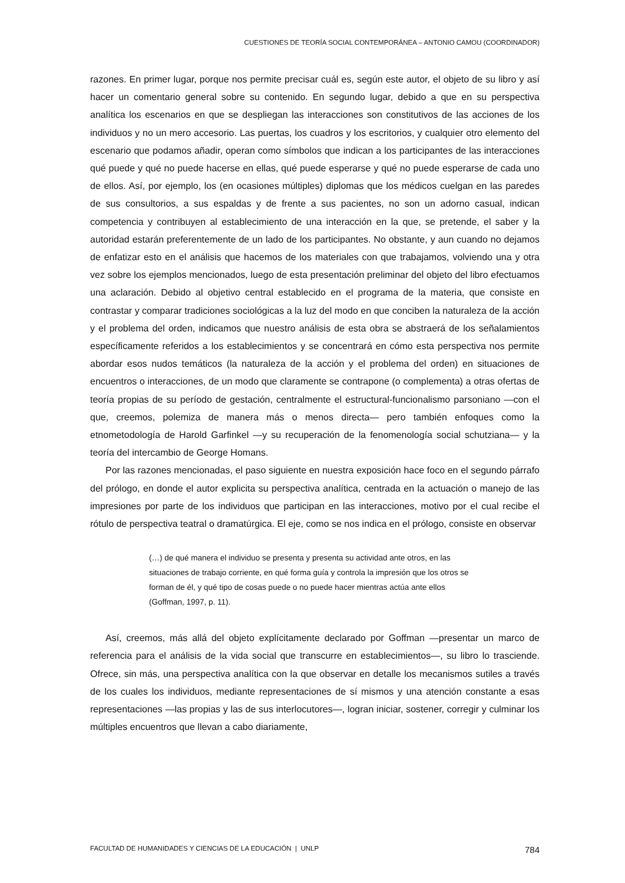CUESTIONES DE TEORÍA SOCIAL CONTEMPORÁNEA – ANTONIO CAMOU (COORDINADOR)
razones. En primer lugar, porque nos permite precisar cuál es, según este autor, el objeto de su libro y así hacer un comentario general sobre su contenido. En segundo lugar, debido a que en su perspectiva analítica los escenarios en que se despliegan las interacciones son constitutivos de las acciones de los individuos y no un mero accesorio. Las puertas, los cuadros y los escritorios, y cualquier otro elemento del escenario que podamos añadir, operan como símbolos que indican a los participantes de las interacciones qué puede y qué no puede hacerse en ellas, qué puede esperarse y qué no puede esperarse de cada uno de ellos. Así, por ejemplo, los (en ocasiones múltiples) diplomas que los médicos cuelgan en las paredes de sus consultorios, a sus espaldas y de frente a sus pacientes, no son un adorno casual, indican competencia y contribuyen al establecimiento de una interacción en la que, se pretende, el saber y la autoridad estarán preferentemente de un lado de los participantes. No obstante, y aun cuando no dejamos de enfatizar esto en el análisis que hacemos de los materiales con que trabajamos, volviendo una y otra vez sobre los ejemplos mencionados, luego de esta presentación preliminar del objeto del libro efectuamos una aclaración. Debido al objetivo central establecido en el programa de la materia, que consiste en contrastar y comparar tradiciones sociológicas a la luz del modo en que conciben la naturaleza de la acción y el problema del orden, indicamos que nuestro análisis de esta obra se abstraerá de los señalamientos específicamente referidos a los establecimientos y se concentrará en cómo esta perspectiva nos permite abordar esos nudos temáticos (la naturaleza de la acción y el problema del orden) en situaciones de encuentros o interacciones, de un modo que claramente se contrapone (o complementa) a otras ofertas de teoría propias de su período de gestación, centralmente el estructural-funcionalismo parsoniano —con el que, creemos, polemiza de manera más o menos directa— pero también enfoques como la etnometodología de Harold Garfinkel —y su recuperación de la fenomenología social schutziana— y la teoría del intercambio de George Homans.
Por las razones mencionadas, el paso siguiente en nuestra exposición hace foco en el segundo párrafo del prólogo, en donde el autor explicita su perspectiva analítica, centrada en la actuación o manejo de las impresiones por parte de los individuos que participan en las interacciones, motivo por el cual recibe el rótulo de perspectiva teatral o dramatúrgica. El eje, como se nos indica en el prólogo, consiste en observar
(…) de qué manera el individuo se presenta y presenta su actividad ante otros, en las situaciones de trabajo corriente, en qué forma guía y controla la impresión que los otros se forman de él, y qué tipo de cosas puede o no puede hacer mientras actúa ante ellos (Goffman, 1997, p. 11).
Así, creemos, más allá del objeto explícitamente declarado por Goffman —presentar un marco de referencia para el análisis de la vida social que transcurre en establecimientos—, su libro lo trasciende. Ofrece, sin más, una perspectiva analítica con la que observar en detalle los mecanismos sutiles a través de los cuales los individuos, mediante representaciones de sí mismos y una atención constante a esas representaciones —las propias y las de sus interlocutores—, logran iniciar, sostener, corregir y culminar los múltiples encuentros que llevan a cabo diariamente,
FACULTAD DE HUMANIDADES Y CIENCIAS DE LA EDUCACIÓN | UNLP 784